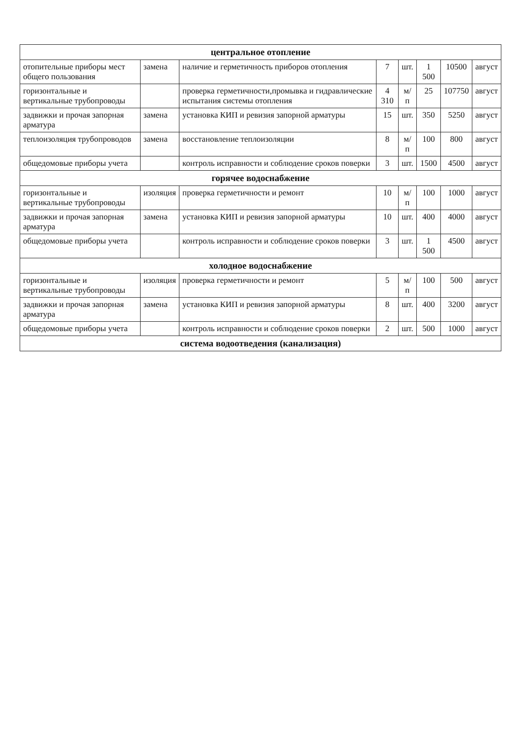| центральное отопление | | | | | | | |
| отопительные приборы мест общего пользования | замена | наличие и герметичность приборов отопления | 7 | шт. | 1 500 | 10500 | август |
| горизонтальные и вертикальные трубопроводы | | проверка герметичности,промывка и гидравлические испытания системы отопления | 4 310 | м/п | 25 | 107750 | август |
| задвижки и прочая запорная арматура | замена | установка КИП и ревизия запорной арматуры | 15 | шт. | 350 | 5250 | август |
| теплоизоляция трубопроводов | замена | восстановление теплоизоляции | 8 | м/п | 100 | 800 | август |
| общедомовые приборы учета | | контроль исправности и соблюдение сроков поверки | 3 | шт. | 1500 | 4500 | август |
| горячее водоснабжение | | | | | | | |
| горизонтальные и вертикальные трубопроводы | изоляция | проверка герметичности и ремонт | 10 | м/п | 100 | 1000 | август |
| задвижки и прочая запорная арматура | замена | установка КИП и ревизия запорной арматуры | 10 | шт. | 400 | 4000 | август |
| общедомовые приборы учета | | контроль исправности и соблюдение сроков поверки | 3 | шт. | 1 500 | 4500 | август |
| холодное водоснабжение | | | | | | | |
| горизонтальные и вертикальные трубопроводы | изоляция | проверка герметичности и ремонт | 5 | м/п | 100 | 500 | август |
| задвижки и прочая запорная арматура | замена | установка КИП и ревизия запорной арматуры | 8 | шт. | 400 | 3200 | август |
| общедомовые приборы учета | | контроль исправности и соблюдение сроков поверки | 2 | шт. | 500 | 1000 | август |
| система водоотведения (канализация) | | | | | | | |